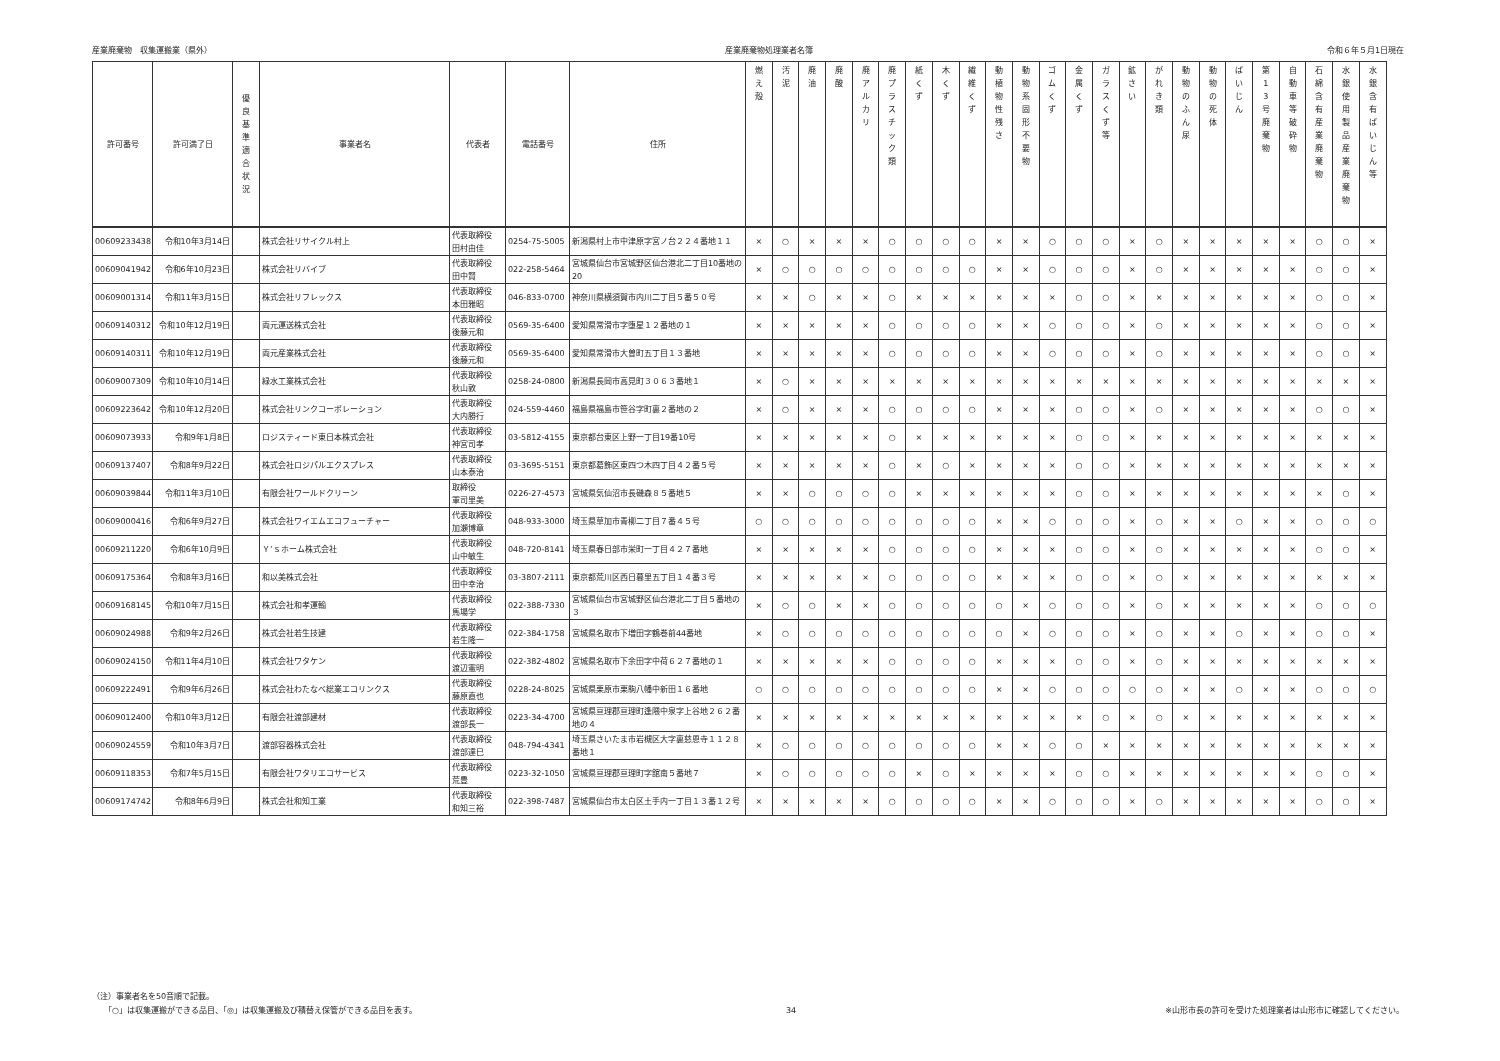産業廃棄物　収集運搬業（県外） 産業廃棄物処理業者名簿 令和６年５月1日現在
| 許可番号 | 許可満了日 | 優 良 基 準 適 合 状 況 | 事業者名 | 代表者 | 電話番号 | 住所 | 燃 え 殻 | 汚 泥 | 廃 油 | 廃 酸 | 廃 ア ル カ リ | 廃 プ ラ ス チ ッ ク 類 | 紙 く ず | 木 く ず | 繊 維 く ず | 動 植 物 性 残 さ | 動 物 系 固 形 不 要 物 | ゴ ム く ず | 金 属 く ず | ガ ラ ス く ず 等 | 鉱 さ い | が れ き 類 | 動 物 の ふ ん 尿 | 動 物 の 死 体 | ば い じ ん | 第 1 3 号 廃 棄 物 | 自 動 車 等 破 砕 物 | 石 綿 含 有 産 業 廃 棄 物 | 水 銀 使 用 製 品 産 業 廃 棄 物 | 水 銀 含 有 ば い じ ん 等 |
| --- | --- | --- | --- | --- | --- | --- | --- | --- | --- | --- | --- | --- | --- | --- | --- | --- | --- | --- | --- | --- | --- | --- | --- | --- | --- | --- | --- | --- | --- | --- |
| 00609233438 | 令和10年3月14日 | | 株式会社リサイクル村上 | 代表取締役 田村由佳 | 0254-75-5005 | 新潟県村上市中津原字宮ノ台２２４番地１１ | × | ○ | × | × | × | ○ | ○ | ○ | ○ | × | × | ○ | ○ | ○ | × | ○ | × | × | × | × | × | ○ | ○ | × |
| 00609041942 | 令和6年10月23日 | | 株式会社リバイブ | 代表取締役 田中賢 | 022-258-5464 | 宮城県仙台市宮城野区仙台港北二丁目10番地の20 | × | ○ | ○ | ○ | ○ | ○ | ○ | ○ | ○ | × | × | ○ | ○ | ○ | × | ○ | × | × | × | × | × | ○ | ○ | × |
| 00609001314 | 令和11年3月15日 | | 株式会社リフレックス | 代表取締役 本田雅昭 | 046-833-0700 | 神奈川県横須賀市内川二丁目５番５０号 | × | × | ○ | × | × | ○ | × | × | × | × | × | × | ○ | ○ | × | × | × | × | × | × | × | ○ | ○ | × |
| 00609140312 | 令和10年12月19日 | | 両元運送株式会社 | 代表取締役 後藤元和 | 0569-35-6400 | 愛知県常滑市字堕星１２番地の１ | × | × | × | × | × | ○ | ○ | ○ | ○ | × | × | ○ | ○ | ○ | × | ○ | × | × | × | × | × | ○ | ○ | × |
| 00609140311 | 令和10年12月19日 | | 両元産業株式会社 | 代表取締役 後藤元和 | 0569-35-6400 | 愛知県常滑市大曽町五丁目１３番地 | × | × | × | × | × | ○ | ○ | ○ | ○ | × | × | ○ | ○ | ○ | × | ○ | × | × | × | × | × | ○ | ○ | × |
| 00609007309 | 令和10年10月14日 | | 緑水工業株式会社 | 代表取締役 秋山敦 | 0258-24-0800 | 新潟県長岡市高見町３０６３番地１ | × | ○ | × | × | × | × | × | × | × | × | × | × | × | × | × | × | × | × | × | × | × | × | × | × |
| 00609223642 | 令和10年12月20日 | | 株式会社リンクコーポレーション | 代表取締役 大内勝行 | 024-559-4460 | 福島県福島市笹谷字町裏２番地の２ | × | ○ | × | × | × | ○ | ○ | ○ | ○ | × | × | × | ○ | ○ | × | ○ | × | × | × | × | × | ○ | ○ | × |
| 00609073933 | 令和9年1月8日 | | ロジスティード東日本株式会社 | 代表取締役 神宮司孝 | 03-5812-4155 | 東京都台東区上野一丁目19番10号 | × | × | × | × | × | ○ | × | × | × | × | × | × | ○ | ○ | × | × | × | × | × | × | × | × | × | × |
| 00609137407 | 令和8年9月22日 | | 株式会社ロジパルエクスプレス | 代表取締役 山本泰治 | 03-3695-5151 | 東京都葛飾区東四つ木四丁目４２番５号 | × | × | × | × | × | ○ | × | ○ | × | × | × | × | ○ | ○ | × | × | × | × | × | × | × | × | × | × |
| 00609039844 | 令和11年3月10日 | | 有限会社ワールドクリーン | 取締役 軍司里美 | 0226-27-4573 | 宮城県気仙沼市長磯森８５番地５ | × | × | ○ | ○ | ○ | ○ | × | × | × | × | × | × | ○ | ○ | × | × | × | × | × | × | × | × | ○ | × |
| 00609000416 | 令和6年9月27日 | | 株式会社ワイエムエコフューチャー | 代表取締役 加瀬博章 | 048-933-3000 | 埼玉県草加市青柳二丁目７番４５号 | ○ | ○ | ○ | ○ | ○ | ○ | ○ | ○ | ○ | × | × | ○ | ○ | ○ | × | ○ | × | × | ○ | × | × | ○ | ○ | ○ |
| 00609211220 | 令和6年10月9日 | | Ｙ’ｓホーム株式会社 | 代表取締役 山中敏生 | 048-720-8141 | 埼玉県春日部市栄町一丁目４２７番地 | × | × | × | × | × | ○ | ○ | ○ | ○ | × | × | × | ○ | ○ | × | ○ | × | × | × | × | × | ○ | ○ | × |
| 00609175364 | 令和8年3月16日 | | 和以美株式会社 | 代表取締役 田中幸治 | 03-3807-2111 | 東京都荒川区西日暮里五丁目１４番３号 | × | × | × | × | × | ○ | ○ | ○ | ○ | × | × | × | ○ | ○ | × | ○ | × | × | × | × | × | × | × | × |
| 00609168145 | 令和10年7月15日 | | 株式会社和孝運輸 | 代表取締役 馬場学 | 022-388-7330 | 宮城県仙台市宮城野区仙台港北二丁目５番地の３ | × | ○ | ○ | × | × | ○ | ○ | ○ | ○ | ○ | × | ○ | ○ | ○ | × | ○ | × | × | × | × | × | ○ | ○ | ○ |
| 00609024988 | 令和9年2月26日 | | 株式会社若生技建 | 代表取締役 若生隆一 | 022-384-1758 | 宮城県名取市下増田字鶴巻前44番地 | × | ○ | ○ | ○ | ○ | ○ | ○ | ○ | ○ | ○ | × | ○ | ○ | ○ | × | ○ | × | × | ○ | × | × | ○ | ○ | × |
| 00609024150 | 令和11年4月10日 | | 株式会社ワタケン | 代表取締役 渡辺憲明 | 022-382-4802 | 宮城県名取市下余田字中荷６２７番地の１ | × | × | × | × | × | ○ | ○ | ○ | ○ | × | × | × | ○ | ○ | × | ○ | × | × | × | × | × | × | × | × |
| 00609222491 | 令和9年6月26日 | | 株式会社わたなべ総業エコリンクス | 代表取締役 藤原直也 | 0228-24-8025 | 宮城県栗原市栗駒八幡中新田１６番地 | ○ | ○ | ○ | ○ | ○ | ○ | ○ | ○ | ○ | × | × | ○ | ○ | ○ | ○ | ○ | × | × | ○ | × | × | ○ | ○ | ○ |
| 00609012400 | 令和10年3月12日 | | 有限会社渡部建材 | 代表取締役 渡部長一 | 0223-34-4700 | 宮城県亘理郡亘理町逢隈中泉字上谷地２６２番地の４ | × | × | × | × | × | × | × | × | × | × | × | × | × | ○ | × | ○ | × | × | × | × | × | × | × | × |
| 00609024559 | 令和10年3月7日 | | 渡部容器株式会社 | 代表取締役 渡部達巳 | 048-794-4341 | 埼玉県さいたま市岩槻区大字裏慈恩寺１１２８番地１ | × | ○ | ○ | ○ | ○ | ○ | ○ | ○ | ○ | × | × | ○ | ○ | × | × | × | × | × | × | × | × | × | × | × |
| 00609118353 | 令和7年5月15日 | | 有限会社ワタリエコサービス | 代表取締役 荒豊 | 0223-32-1050 | 宮城県亘理郡亘理町字舘南５番地７ | × | ○ | ○ | ○ | ○ | ○ | × | ○ | × | × | × | × | ○ | ○ | × | × | × | × | × | × | × | ○ | ○ | × |
| 00609174742 | 令和8年6月9日 | | 株式会社和知工業 | 代表取締役 和知三裕 | 022-398-7487 | 宮城県仙台市太白区土手内一丁目１３番１２号 | × | × | × | × | × | ○ | ○ | ○ | ○ | × | × | ○ | ○ | ○ | × | ○ | × | × | × | × | × | ○ | ○ | × |
（注）事業者名を50音順で記載。
　　「○」は収集運搬ができる品目、「◎」は収集運搬及び積替え保管ができる品目を表す。
34
※山形市長の許可を受けた処理業者は山形市に確認してください。